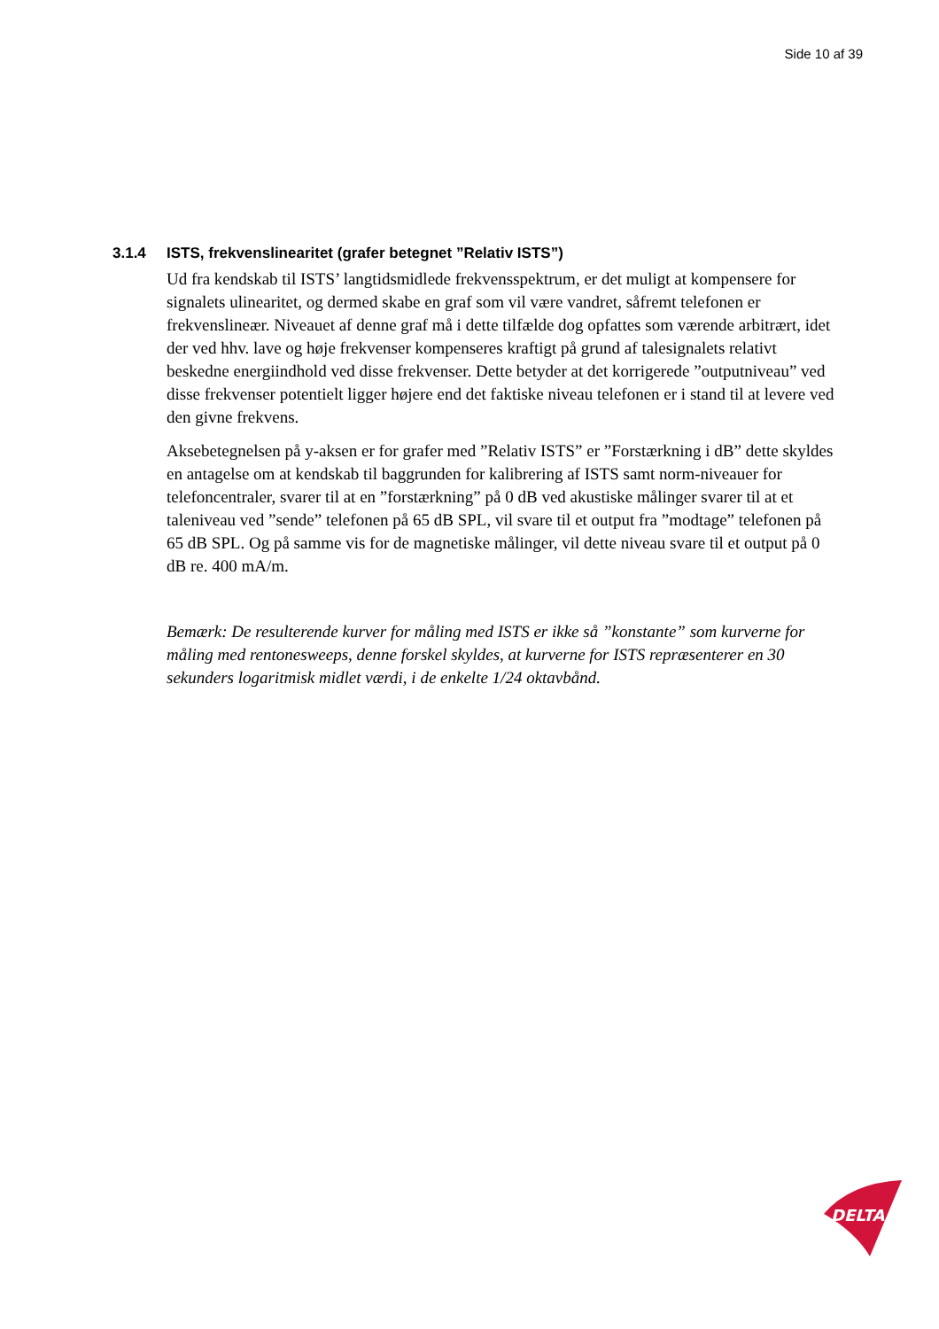Side 10 af 39
3.1.4 ISTS, frekvenslinearitet (grafer betegnet ”Relativ ISTS”)
Ud fra kendskab til ISTS’ langtidsmidlede frekvensspektrum, er det muligt at kompensere for signalets ulinearitet, og dermed skabe en graf som vil være vandret, såfremt telefonen er frekvenslineær. Niveauet af denne graf må i dette tilfælde dog opfattes som værende arbitrært, idet der ved hhv. lave og høje frekvenser kompenseres kraftigt på grund af talesignalets relativt beskedne energiindhold ved disse frekvenser. Dette betyder at det korrigerede ”outputniveau” ved disse frekvenser potentielt ligger højere end det faktiske niveau telefonen er i stand til at levere ved den givne frekvens.
Aksebetegnelsen på y-aksen er for grafer med ”Relativ ISTS” er ”Forstærkning i dB” dette skyldes en antagelse om at kendskab til baggrunden for kalibrering af ISTS samt norm-niveauer for telefoncentraler, svarer til at en ”forstærkning” på 0 dB ved akustiske målinger svarer til at et taleniveau ved ”sende” telefonen på 65 dB SPL, vil svare til et output fra ”modtage” telefonen på 65 dB SPL. Og på samme vis for de magnetiske målinger, vil dette niveau svare til et output på 0 dB re. 400 mA/m.
Bemærk: De resulterende kurver for måling med ISTS er ikke så ”konstante” som kurverne for måling med rentonesweeps, denne forskel skyldes, at kurverne for ISTS repræsenterer en 30 sekunders logaritmisk midlet værdi, i de enkelte 1/24 oktavbånd.
DELTA